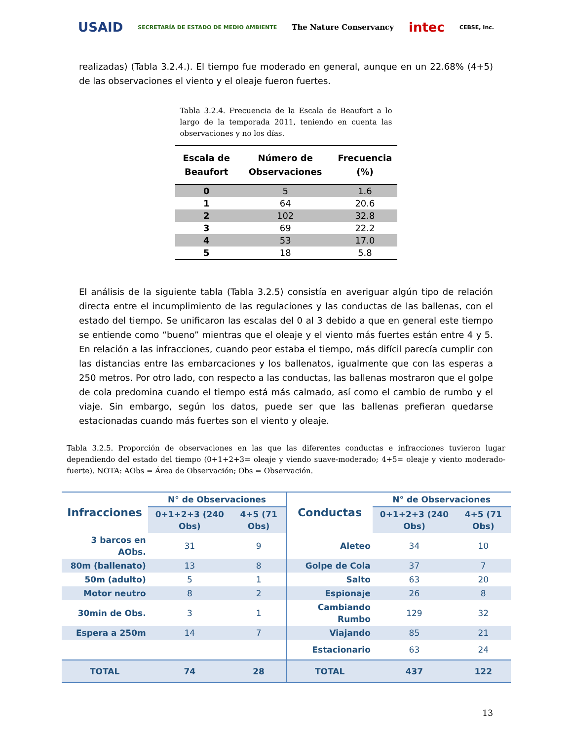USAID SECRETARÍA DE ESTADO DE MEDIO AMBIENTE The Nature Conservancy intec CEBSE, Inc.
realizadas) (Tabla 3.2.4.). El tiempo fue moderado en general, aunque en un 22.68% (4+5) de las observaciones el viento y el oleaje fueron fuertes.
Tabla 3.2.4. Frecuencia de la Escala de Beaufort a lo largo de la temporada 2011, teniendo en cuenta las observaciones y no los días.
| Escala de Beaufort | Número de Observaciones | Frecuencia (%) |
| --- | --- | --- |
| 0 | 5 | 1.6 |
| 1 | 64 | 20.6 |
| 2 | 102 | 32.8 |
| 3 | 69 | 22.2 |
| 4 | 53 | 17.0 |
| 5 | 18 | 5.8 |
El análisis de la siguiente tabla (Tabla 3.2.5) consistía en averiguar algún tipo de relación directa entre el incumplimiento de las regulaciones y las conductas de las ballenas, con el estado del tiempo. Se unificaron las escalas del 0 al 3 debido a que en general este tiempo se entiende como “bueno” mientras que el oleaje y el viento más fuertes están entre 4 y 5. En relación a las infracciones, cuando peor estaba el tiempo, más difícil parecía cumplir con las distancias entre las embarcaciones y los ballenatos, igualmente que con las esperas a 250 metros. Por otro lado, con respecto a las conductas, las ballenas mostraron que el golpe de cola predomina cuando el tiempo está más calmado, así como el cambio de rumbo y el viaje. Sin embargo, según los datos, puede ser que las ballenas prefieran quedarse estacionadas cuando más fuertes son el viento y oleaje.
Tabla 3.2.5. Proporción de observaciones en las que las diferentes conductas e infracciones tuvieron lugar dependiendo del estado del tiempo (0+1+2+3= oleaje y viendo suave-moderado; 4+5= oleaje y viento moderado-fuerte). NOTA: AObs = Área de Observación; Obs = Observación.
| Infracciones | N° de Observaciones | | Conductas | N° de Observaciones | |
| --- | --- | --- | --- | --- | --- |
| | 0+1+2+3 (240 Obs) | 4+5 (71 Obs) | | 0+1+2+3 (240 Obs) | 4+5 (71 Obs) |
| 3 barcos en AObs. | 31 | 9 | Aleteo | 34 | 10 |
| 80m (ballenato) | 13 | 8 | Golpe de Cola | 37 | 7 |
| 50m (adulto) | 5 | 1 | Salto | 63 | 20 |
| Motor neutro | 8 | 2 | Espionaje | 26 | 8 |
| 30min de Obs. | 3 | 1 | Cambiando Rumbo | 129 | 32 |
| Espera a 250m | 14 | 7 | Viajando | 85 | 21 |
| | | | Estacionario | 63 | 24 |
| TOTAL | 74 | 28 | TOTAL | 437 | 122 |
13